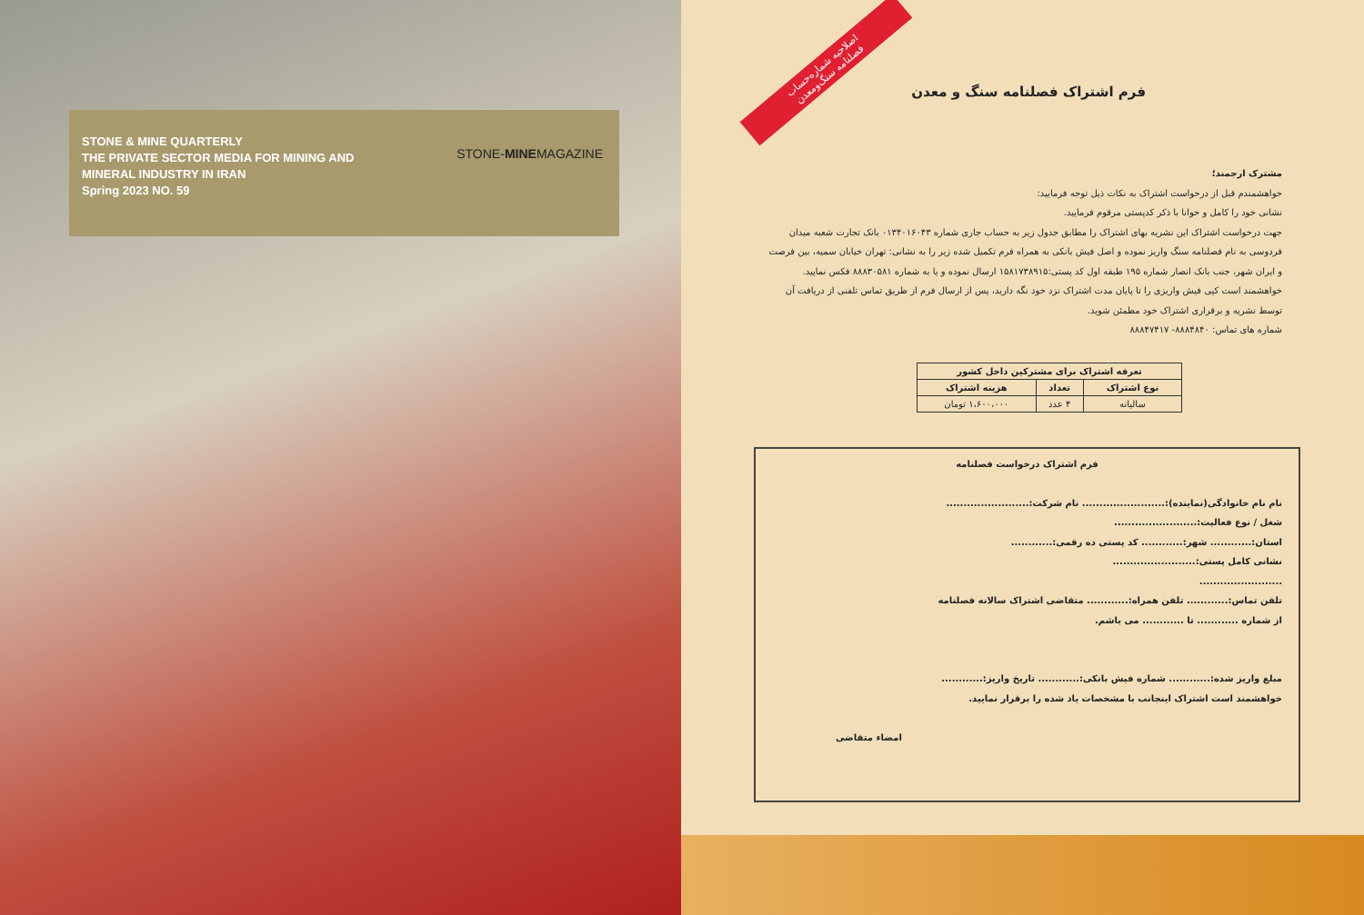STONE & MINE QUARTERLY
THE PRIVATE SECTOR MEDIA FOR MINING AND
MINERAL INDUSTRY IN IRAN
Spring 2023 NO. 59
STONE-MINEMAGAZINE
اصلاحیه شماره‌حساب
فصلنامه سنگ‌ومعدن
فرم اشتراک فصلنامه سنگ و معدن
مشترک ارجمند؛
خواهشمندم قبل از درخواست اشتراک به نکات ذیل توجه فرمایید:
نشانی خود را کامل و خوانا با ذکر کدپستی مرقوم فرمایید.
جهت درخواست اشتراک این نشریه بهای اشتراک را مطابق جدول زیر به حساب جاری شماره ۰۱۳۴۰۱۶۰۴۳ بانک تجارت شعبه میدان فردوسی به نام فصلنامه سنگ واریز نموده و اصل فیش بانکی به همراه فرم تکمیل شده زیر را به نشانی: تهران خیابان سمیه، بین فرصت و ایران شهر، جنب بانک انصار شماره ۱۹۵ طبقه اول کد پستی:۱۵۸۱۷۳۸۹۱۵ ارسال نموده و یا به شماره ۸۸۸۳۰۵۸۱ فکس نمایید.
خواهشمند است کپی فیش واریزی را تا پایان مدت اشتراک نزد خود نگه دارید، پس از ارسال فرم از طریق تماس تلفنی از دریافت آن توسط نشریه و برقراری اشتراک خود مطمئن شوید.
شماره های تماس: ۸۸۸۴۸۴۰- ۸۸۸۴۷۴۱۷
| تعرفه اشتراک برای مشترکین داخل کشور | | |
| --- | --- | --- |
| نوع اشتراک | تعداد | هزینه اشتراک |
| سالیانه | ۴ عدد | ۱،۶۰۰،۰۰۰ تومان |
فرم اشتراک درخواست فصلنامه
نام نام خانوادگی(نماینده):........................ نام شرکت:........................
شغل / نوع فعالیت:........................
استان:............ شهر:............ کد پستی ده رقمی:............
نشانی کامل پستی:........................
........................
تلفن تماس:............ تلفن همراه:............ متقاضی اشتراک سالانه فصلنامه
از شماره ............ تا ............ می باشم.
مبلغ واریز شده:............ شماره فیش بانکی:............ تاریخ واریز:............
خواهشمند است اشتراک اینجانب با مشخصات یاد شده را برقرار نمایید.
امضاء متقاضی